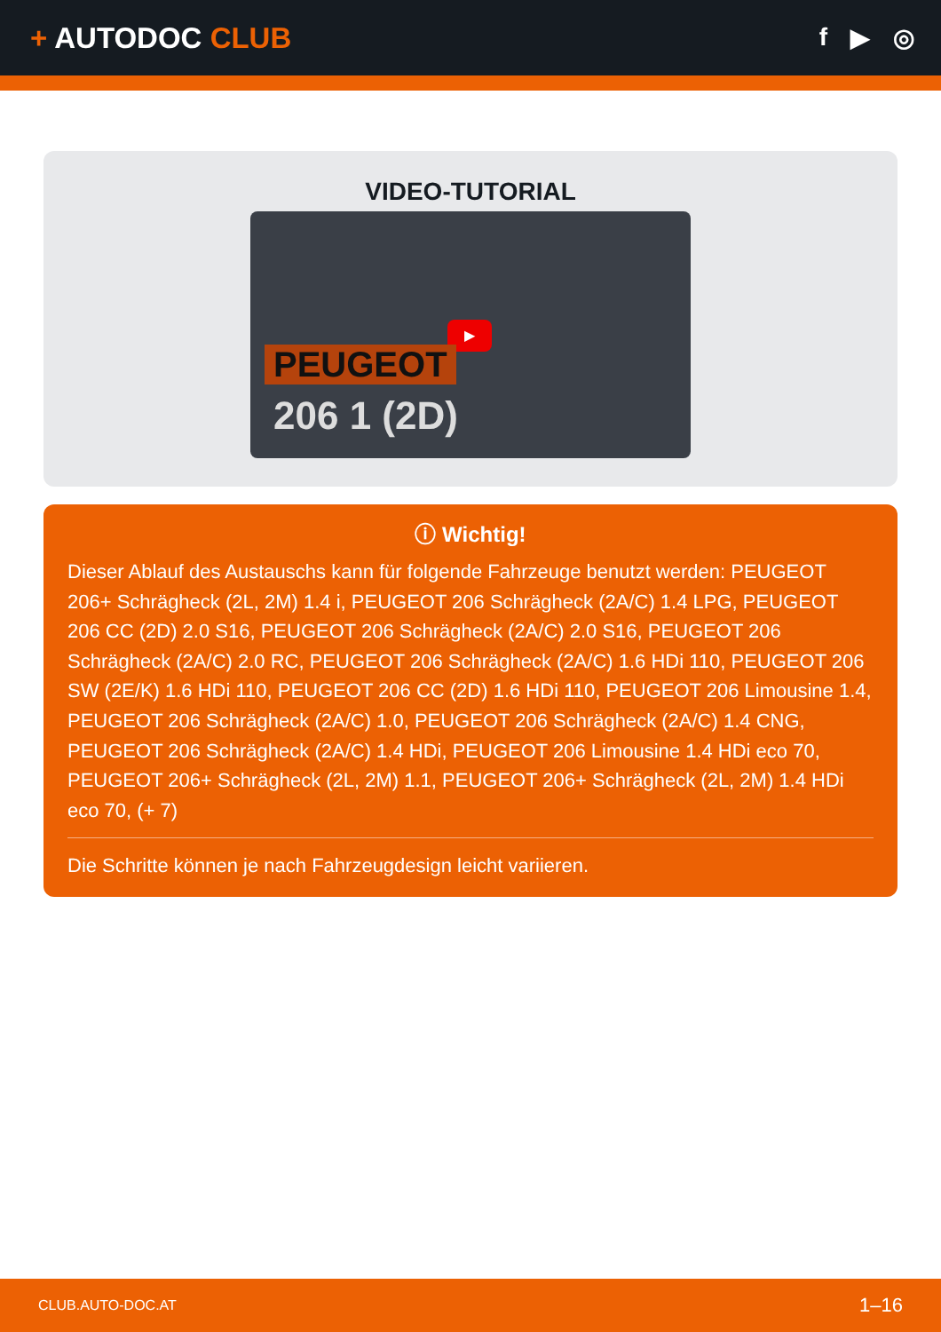+ AUTODOC CLUB
f ▶ ◎
VIDEO-TUTORIAL
▶
PEUGEOT
206 1 (2D)
ⓘ Wichtig!
Dieser Ablauf des Austauschs kann für folgende Fahrzeuge benutzt werden: PEUGEOT 206+ Schrägheck (2L, 2M) 1.4 i, PEUGEOT 206 Schrägheck (2A/C) 1.4 LPG, PEUGEOT 206 CC (2D) 2.0 S16, PEUGEOT 206 Schrägheck (2A/C) 2.0 S16, PEUGEOT 206 Schrägheck (2A/C) 2.0 RC, PEUGEOT 206 Schrägheck (2A/C) 1.6 HDi 110, PEUGEOT 206 SW (2E/K) 1.6 HDi 110, PEUGEOT 206 CC (2D) 1.6 HDi 110, PEUGEOT 206 Limousine 1.4, PEUGEOT 206 Schrägheck (2A/C) 1.0, PEUGEOT 206 Schrägheck (2A/C) 1.4 CNG, PEUGEOT 206 Schrägheck (2A/C) 1.4 HDi, PEUGEOT 206 Limousine 1.4 HDi eco 70, PEUGEOT 206+ Schrägheck (2L, 2M) 1.1, PEUGEOT 206+ Schrägheck (2L, 2M) 1.4 HDi eco 70, (+ 7)
Die Schritte können je nach Fahrzeugdesign leicht variieren.
CLUB.AUTO-DOC.AT 1–16